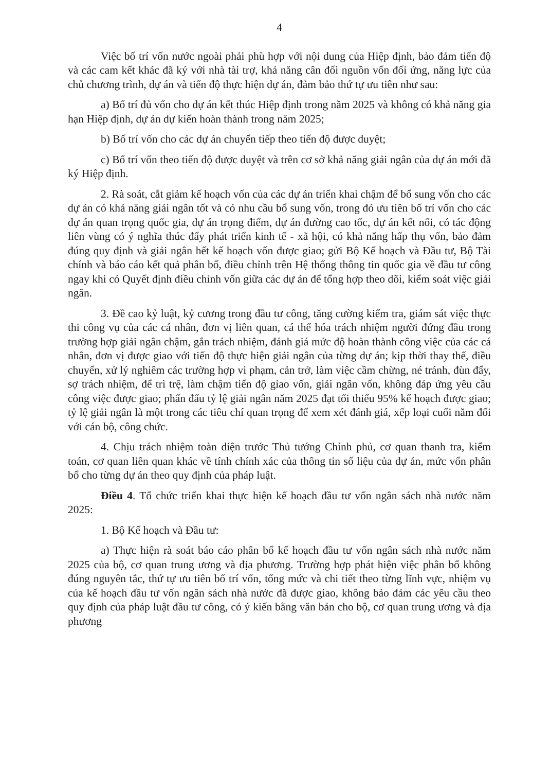4
Việc bố trí vốn nước ngoài phải phù hợp với nội dung của Hiệp định, bảo đảm tiến độ và các cam kết khác đã ký với nhà tài trợ, khả năng cân đối nguồn vốn đối ứng, năng lực của chủ chương trình, dự án và tiến độ thực hiện dự án, đảm bảo thứ tự ưu tiên như sau:
a) Bố trí đủ vốn cho dự án kết thúc Hiệp định trong năm 2025 và không có khả năng gia hạn Hiệp định, dự án dự kiến hoàn thành trong năm 2025;
b) Bố trí vốn cho các dự án chuyển tiếp theo tiến độ được duyệt;
c) Bố trí vốn theo tiến độ được duyệt và trên cơ sở khả năng giải ngân của dự án mới đã ký Hiệp định.
2. Rà soát, cắt giảm kế hoạch vốn của các dự án triển khai chậm để bổ sung vốn cho các dự án có khả năng giải ngân tốt và có nhu cầu bổ sung vốn, trong đó ưu tiên bố trí vốn cho các dự án quan trọng quốc gia, dự án trọng điểm, dự án đường cao tốc, dự án kết nối, có tác động liên vùng có ý nghĩa thúc đẩy phát triển kinh tế - xã hội, có khả năng hấp thụ vốn, bảo đảm đúng quy định và giải ngân hết kế hoạch vốn được giao; gửi Bộ Kế hoạch và Đầu tư, Bộ Tài chính và báo cáo kết quả phân bổ, điều chỉnh trên Hệ thống thông tin quốc gia về đầu tư công ngay khi có Quyết định điều chỉnh vốn giữa các dự án để tổng hợp theo dõi, kiểm soát việc giải ngân.
3. Đề cao kỷ luật, kỷ cương trong đầu tư công, tăng cường kiểm tra, giám sát việc thực thi công vụ của các cá nhân, đơn vị liên quan, cá thể hóa trách nhiệm người đứng đầu trong trường hợp giải ngân chậm, gắn trách nhiệm, đánh giá mức độ hoàn thành công việc của các cá nhân, đơn vị được giao với tiến độ thực hiện giải ngân của từng dự án; kịp thời thay thế, điều chuyển, xử lý nghiêm các trường hợp vi phạm, cản trở, làm việc cầm chừng, né tránh, đùn đẩy, sợ trách nhiệm, để trì trệ, làm chậm tiến độ giao vốn, giải ngân vốn, không đáp ứng yêu cầu công việc được giao; phấn đấu tỷ lệ giải ngân năm 2025 đạt tối thiểu 95% kế hoạch được giao; tỷ lệ giải ngân là một trong các tiêu chí quan trọng để xem xét đánh giá, xếp loại cuối năm đối với cán bộ, công chức.
4. Chịu trách nhiệm toàn diện trước Thủ tướng Chính phủ, cơ quan thanh tra, kiểm toán, cơ quan liên quan khác về tính chính xác của thông tin số liệu của dự án, mức vốn phân bổ cho từng dự án theo quy định của pháp luật.
Điều 4. Tổ chức triển khai thực hiện kế hoạch đầu tư vốn ngân sách nhà nước năm 2025:
1. Bộ Kế hoạch và Đầu tư:
a) Thực hiện rà soát báo cáo phân bổ kế hoạch đầu tư vốn ngân sách nhà nước năm 2025 của bộ, cơ quan trung ương và địa phương. Trường hợp phát hiện việc phân bổ không đúng nguyên tắc, thứ tự ưu tiên bố trí vốn, tổng mức và chi tiết theo từng lĩnh vực, nhiệm vụ của kế hoạch đầu tư vốn ngân sách nhà nước đã được giao, không bảo đảm các yêu cầu theo quy định của pháp luật đầu tư công, có ý kiến bằng văn bản cho bộ, cơ quan trung ương và địa phương